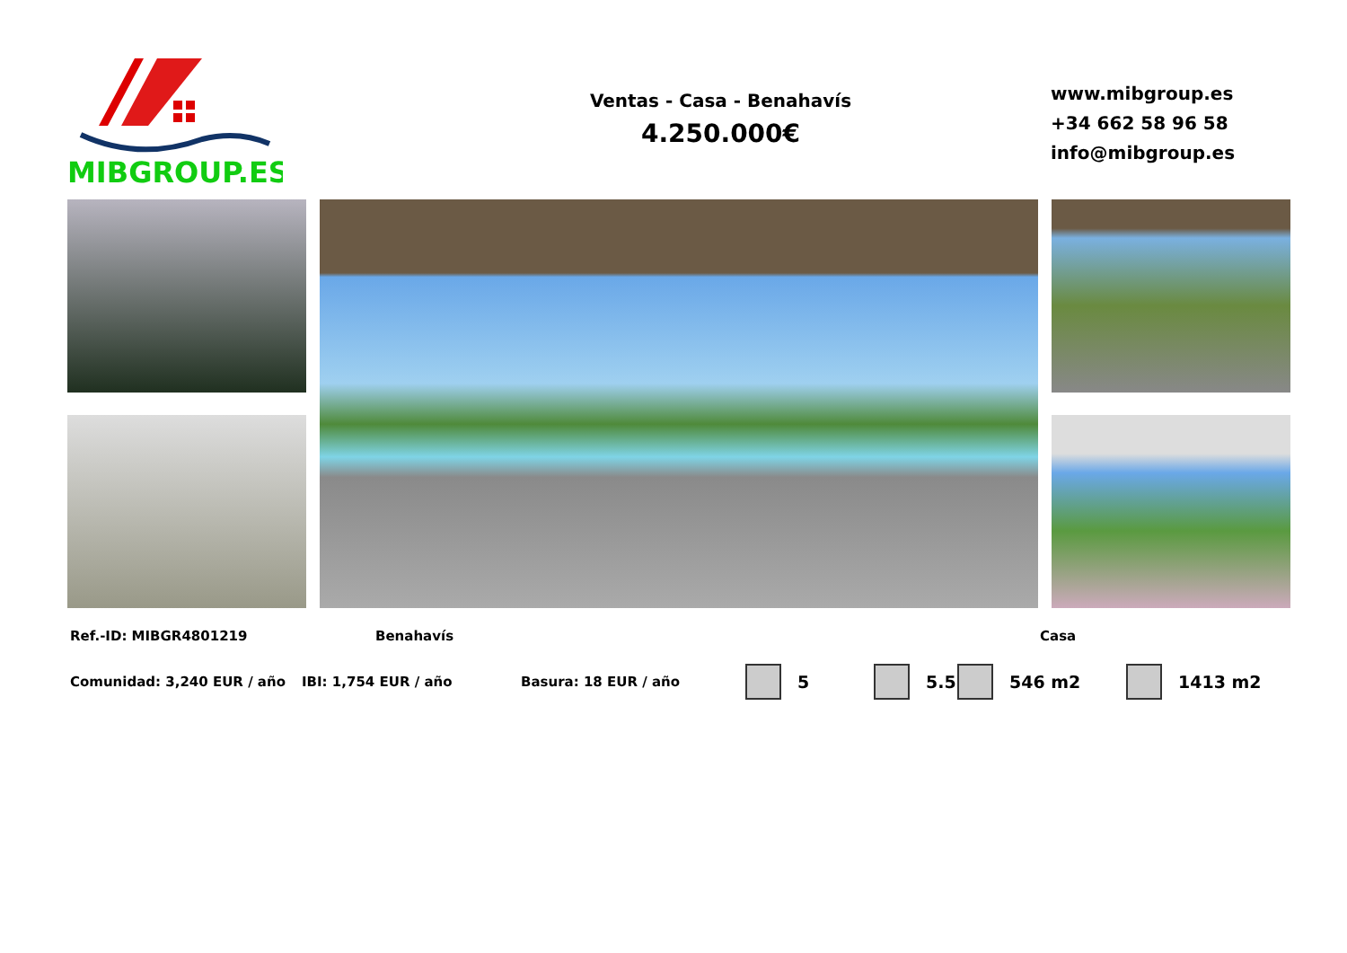MIBGROUP.ES
Ventas - Casa - Benahavís
4.250.000€
www.mibgroup.es
+34 662 58 96 58
info@mibgroup.es
Ref.-ID: MIBGR4801219 Benahavís Casa
Comunidad: 3,240 EUR / año IBI: 1,754 EUR / año Basura: 18 EUR / año 5 5.5 546 m2 1413 m2